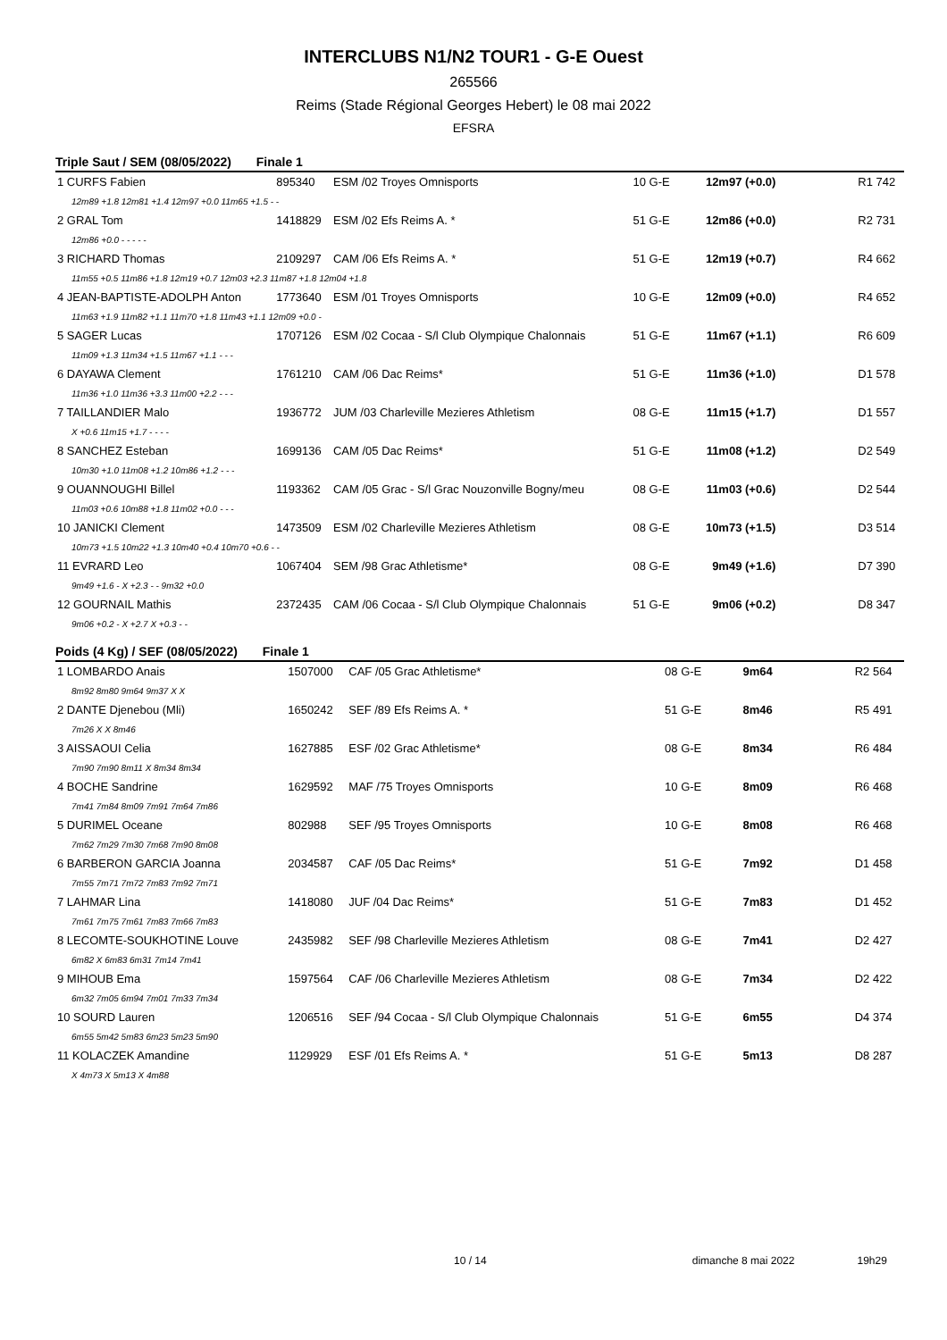INTERCLUBS N1/N2 TOUR1 - G-E Ouest
265566
Reims (Stade Régional Georges Hebert) le 08 mai 2022
EFSRA
Triple Saut / SEM (08/05/2022) Finale 1
| 1 CURFS Fabien | 895340 | ESM /02 Troyes Omnisports | 10 G-E | 12m97 (+0.0) | R1 742 |
| 12m89 +1.8 12m81 +1.4 12m97 +0.0 11m65 +1.5 - - | | | | | |
| 2 GRAL Tom | 1418829 | ESM /02 Efs Reims A. * | 51 G-E | 12m86 (+0.0) | R2 731 |
| 12m86 +0.0 - - - - - | | | | | |
| 3 RICHARD Thomas | 2109297 | CAM /06 Efs Reims A. * | 51 G-E | 12m19 (+0.7) | R4 662 |
| 11m55 +0.5 11m86 +1.8 12m19 +0.7 12m03 +2.3 11m87 +1.8 12m04 +1.8 | | | | | |
| 4 JEAN-BAPTISTE-ADOLPH Anton | 1773640 | ESM /01 Troyes Omnisports | 10 G-E | 12m09 (+0.0) | R4 652 |
| 11m63 +1.9 11m82 +1.1 11m70 +1.8 11m43 +1.1 12m09 +0.0 - | | | | | |
| 5 SAGER Lucas | 1707126 | ESM /02 Cocaa - S/l Club Olympique Chalonnais | 51 G-E | 11m67 (+1.1) | R6 609 |
| 11m09 +1.3 11m34 +1.5 11m67 +1.1 - - - | | | | | |
| 6 DAYAWA Clement | 1761210 | CAM /06 Dac Reims* | 51 G-E | 11m36 (+1.0) | D1 578 |
| 11m36 +1.0 11m36 +3.3 11m00 +2.2 - - - | | | | | |
| 7 TAILLANDIER Malo | 1936772 | JUM /03 Charleville Mezieres Athletism | 08 G-E | 11m15 (+1.7) | D1 557 |
| X +0.6 11m15 +1.7 - - - - | | | | | |
| 8 SANCHEZ Esteban | 1699136 | CAM /05 Dac Reims* | 51 G-E | 11m08 (+1.2) | D2 549 |
| 10m30 +1.0 11m08 +1.2 10m86 +1.2 - - - | | | | | |
| 9 OUANNOUGHI Billel | 1193362 | CAM /05 Grac - S/l Grac Nouzonville Bogny/meu | 08 G-E | 11m03 (+0.6) | D2 544 |
| 11m03 +0.6 10m88 +1.8 11m02 +0.0 - - - | | | | | |
| 10 JANICKI Clement | 1473509 | ESM /02 Charleville Mezieres Athletism | 08 G-E | 10m73 (+1.5) | D3 514 |
| 10m73 +1.5 10m22 +1.3 10m40 +0.4 10m70 +0.6 - - | | | | | |
| 11 EVRARD Leo | 1067404 | SEM /98 Grac Athletisme* | 08 G-E | 9m49 (+1.6) | D7 390 |
| 9m49 +1.6 - X +2.3 - - 9m32 +0.0 | | | | | |
| 12 GOURNAIL Mathis | 2372435 | CAM /06 Cocaa - S/l Club Olympique Chalonnais | 51 G-E | 9m06 (+0.2) | D8 347 |
| 9m06 +0.2 - X +2.7 X +0.3 - - | | | | | |
Poids (4 Kg) / SEF (08/05/2022) Finale 1
| 1 LOMBARDO Anais | 1507000 | CAF /05 Grac Athletisme* | 08 G-E | 9m64 | R2 564 |
| 8m92 8m80 9m64 9m37 X X | | | | | |
| 2 DANTE Djenebou (Mli) | 1650242 | SEF /89 Efs Reims A. * | 51 G-E | 8m46 | R5 491 |
| 7m26 X X 8m46 | | | | | |
| 3 AISSAOUI Celia | 1627885 | ESF /02 Grac Athletisme* | 08 G-E | 8m34 | R6 484 |
| 7m90 7m90 8m11 X 8m34 8m34 | | | | | |
| 4 BOCHE Sandrine | 1629592 | MAF /75 Troyes Omnisports | 10 G-E | 8m09 | R6 468 |
| 7m41 7m84 8m09 7m91 7m64 7m86 | | | | | |
| 5 DURIMEL Oceane | 802988 | SEF /95 Troyes Omnisports | 10 G-E | 8m08 | R6 468 |
| 7m62 7m29 7m30 7m68 7m90 8m08 | | | | | |
| 6 BARBERON GARCIA Joanna | 2034587 | CAF /05 Dac Reims* | 51 G-E | 7m92 | D1 458 |
| 7m55 7m71 7m72 7m83 7m92 7m71 | | | | | |
| 7 LAHMAR Lina | 1418080 | JUF /04 Dac Reims* | 51 G-E | 7m83 | D1 452 |
| 7m61 7m75 7m61 7m83 7m66 7m83 | | | | | |
| 8 LECOMTE-SOUKHOTINE Louve | 2435982 | SEF /98 Charleville Mezieres Athletism | 08 G-E | 7m41 | D2 427 |
| 6m82 X 6m83 6m31 7m14 7m41 | | | | | |
| 9 MIHOUB Ema | 1597564 | CAF /06 Charleville Mezieres Athletism | 08 G-E | 7m34 | D2 422 |
| 6m32 7m05 6m94 7m01 7m33 7m34 | | | | | |
| 10 SOURD Lauren | 1206516 | SEF /94 Cocaa - S/l Club Olympique Chalonnais | 51 G-E | 6m55 | D4 374 |
| 6m55 5m42 5m83 6m23 5m23 5m90 | | | | | |
| 11 KOLACZEK Amandine | 1129929 | ESF /01 Efs Reims A. * | 51 G-E | 5m13 | D8 287 |
| X 4m73 X 5m13 X 4m88 | | | | | |
10 / 14 dimanche 8 mai 2022 19h29